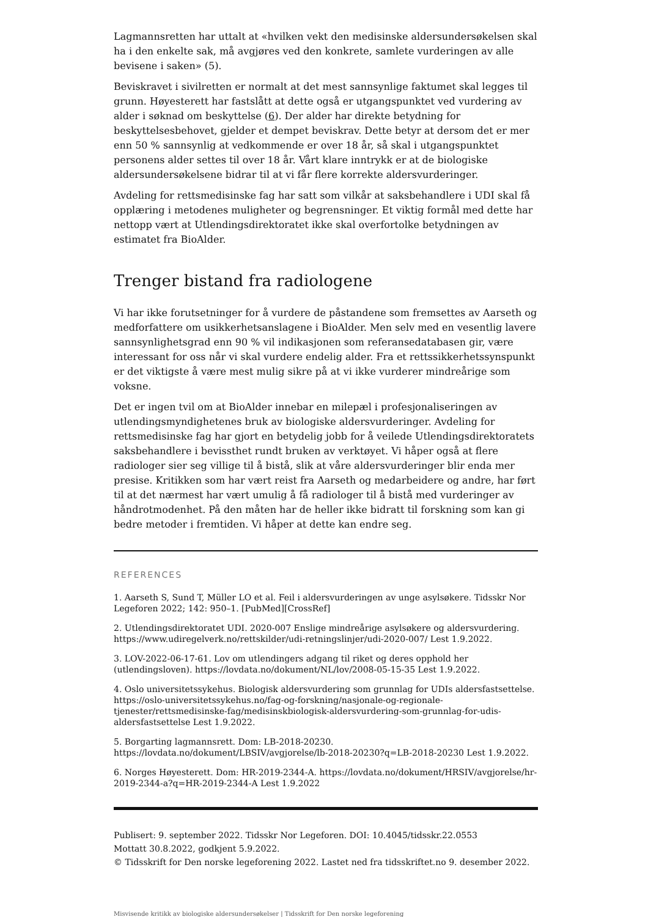Lagmannsretten har uttalt at «hvilken vekt den medisinske aldersundersøkelsen skal ha i den enkelte sak, må avgjøres ved den konkrete, samlete vurderingen av alle bevisene i saken» (5).
Beviskravet i sivilretten er normalt at det mest sannsynlige faktumet skal legges til grunn. Høyesterett har fastslått at dette også er utgangspunktet ved vurdering av alder i søknad om beskyttelse (6). Der alder har direkte betydning for beskyttelsesbehovet, gjelder et dempet beviskrav. Dette betyr at dersom det er mer enn 50 % sannsynlig at vedkommende er over 18 år, så skal i utgangspunktet personens alder settes til over 18 år. Vårt klare inntrykk er at de biologiske aldersundersøkelsene bidrar til at vi får flere korrekte aldersvurderinger.
Avdeling for rettsmedisinske fag har satt som vilkår at saksbehandlere i UDI skal få opplæring i metodenes muligheter og begrensninger. Et viktig formål med dette har nettopp vært at Utlendingsdirektoratet ikke skal overfortolke betydningen av estimatet fra BioAlder.
Trenger bistand fra radiologene
Vi har ikke forutsetninger for å vurdere de påstandene som fremsettes av Aarseth og medforfattere om usikkerhetsanslagene i BioAlder. Men selv med en vesentlig lavere sannsynlighetsgrad enn 90 % vil indikasjonen som referansedatabasen gir, være interessant for oss når vi skal vurdere endelig alder. Fra et rettssikkerhetssynspunkt er det viktigste å være mest mulig sikre på at vi ikke vurderer mindreårige som voksne.
Det er ingen tvil om at BioAlder innebar en milepæl i profesjonaliseringen av utlendingsmyndighetenes bruk av biologiske aldersvurderinger. Avdeling for rettsmedisinske fag har gjort en betydelig jobb for å veilede Utlendingsdirektoratets saksbehandlere i bevissthet rundt bruken av verktøyet. Vi håper også at flere radiologer sier seg villige til å bistå, slik at våre aldersvurderinger blir enda mer presise. Kritikken som har vært reist fra Aarseth og medarbeidere og andre, har ført til at det nærmest har vært umulig å få radiologer til å bistå med vurderinger av håndrotmodenhet. På den måten har de heller ikke bidratt til forskning som kan gi bedre metoder i fremtiden. Vi håper at dette kan endre seg.
REFERENCES
1. Aarseth S, Sund T, Müller LO et al. Feil i aldersvurderingen av unge asylsøkere. Tidsskr Nor Legeforen 2022; 142: 950–1. [PubMed][CrossRef]
2. Utlendingsdirektoratet UDI. 2020-007 Enslige mindreårige asylsøkere og aldersvurdering. https://www.udiregelverk.no/rettskilder/udi-retningslinjer/udi-2020-007/ Lest 1.9.2022.
3. LOV-2022-06-17-61. Lov om utlendingers adgang til riket og deres opphold her (utlendingsloven). https://lovdata.no/dokument/NL/lov/2008-05-15-35 Lest 1.9.2022.
4. Oslo universitetssykehus. Biologisk aldersvurdering som grunnlag for UDIs aldersfastsettelse. https://oslo-universitetssykehus.no/fag-og-forskning/nasjonale-og-regionale-tjenester/rettsmedisinske-fag/medisinskbiologisk-aldersvurdering-som-grunnlag-for-udis-aldersfastsettelse Lest 1.9.2022.
5. Borgarting lagmannsrett. Dom: LB-2018-20230. https://lovdata.no/dokument/LBSIV/avgjorelse/lb-2018-20230?q=LB-2018-20230 Lest 1.9.2022.
6. Norges Høyesterett. Dom: HR-2019-2344-A. https://lovdata.no/dokument/HRSIV/avgjorelse/hr-2019-2344-a?q=HR-2019-2344-A Lest 1.9.2022
Publisert: 9. september 2022. Tidsskr Nor Legeforen. DOI: 10.4045/tidsskr.22.0553
Mottatt 30.8.2022, godkjent 5.9.2022.
© Tidsskrift for Den norske legeforening 2022. Lastet ned fra tidsskriftet.no 9. desember 2022.
Misvisende kritikk av biologiske aldersundersøkelser | Tidsskrift for Den norske legeforening